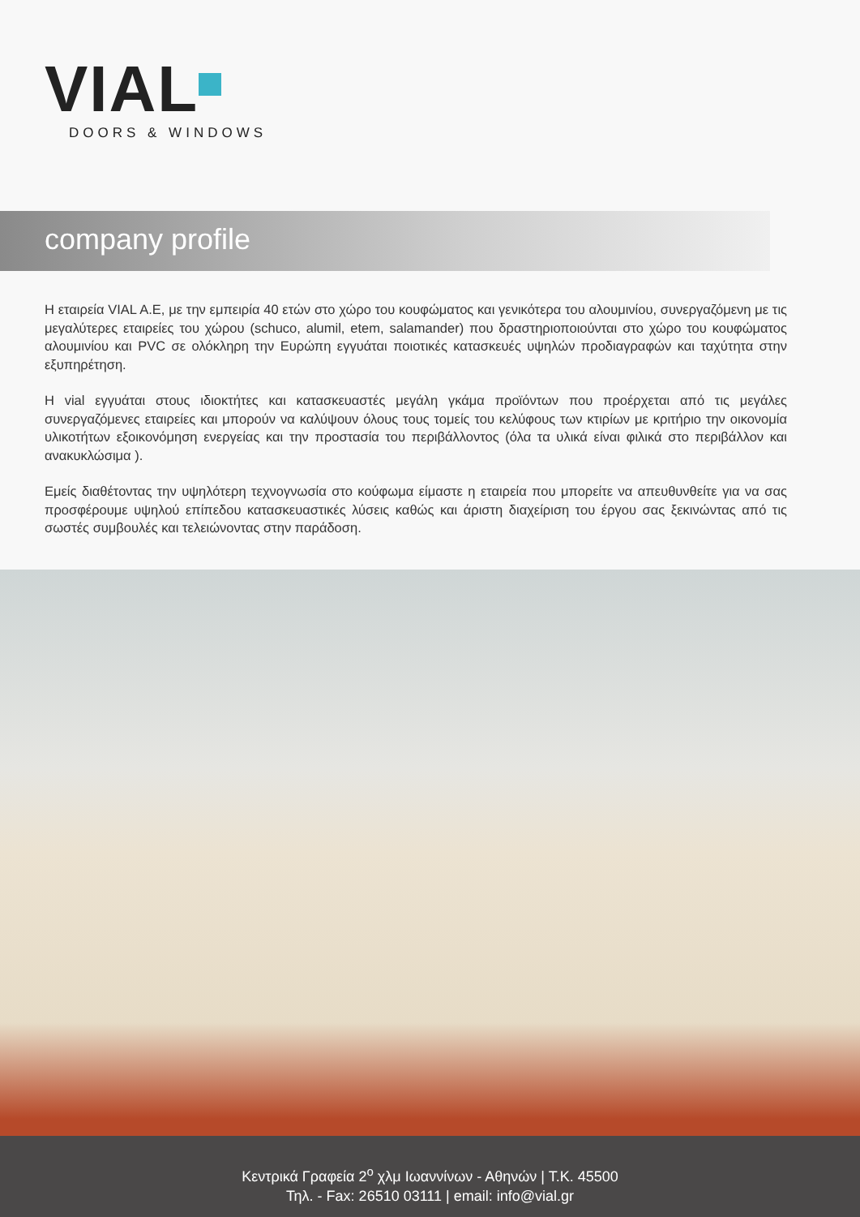VIAL
DOORS & WINDOWS
company profile
Η εταιρεία VIAL A.E, με την εμπειρία 40 ετών στο χώρο του κουφώματος και γενικότερα του αλουμινίου, συνεργαζόμενη με τις μεγαλύτερες εταιρείες του χώρου (schuco, alumil, etem, salamander) που δραστηριοποιούνται στο χώρο του κουφώματος αλουμινίου και PVC σε ολόκληρη την Ευρώπη εγγυάται ποιοτικές κατασκευές υψηλών προδιαγραφών και ταχύτητα στην εξυπηρέτηση.
Η vial εγγυάται στους ιδιοκτήτες και κατασκευαστές μεγάλη γκάμα προϊόντων που προέρχεται από τις μεγάλες συνεργαζόμενες εταιρείες και μπορούν να καλύψουν όλους τους τομείς του κελύφους των κτιρίων με κριτήριο την οικονομία υλικοτήτων εξοικονόμηση ενεργείας και την προστασία του περιβάλλοντος (όλα τα υλικά είναι φιλικά στο περιβάλλον και ανακυκλώσιμα ).
Εμείς διαθέτοντας την υψηλότερη τεχνογνωσία στο κούφωμα είμαστε η εταιρεία που μπορείτε να απευθυνθείτε για να σας προσφέρουμε υψηλού επίπεδου κατασκευαστικές λύσεις καθώς και άριστη διαχείριση του έργου σας ξεκινώντας από τις σωστές συμβουλές και τελειώνοντας στην παράδοση.
Κεντρικά Γραφεία 2<sup>ο</sup> χλμ Ιωαννίνων - Αθηνών | Τ.Κ. 45500
Τηλ. - Fax: 26510 03111 | email: info@vial.gr